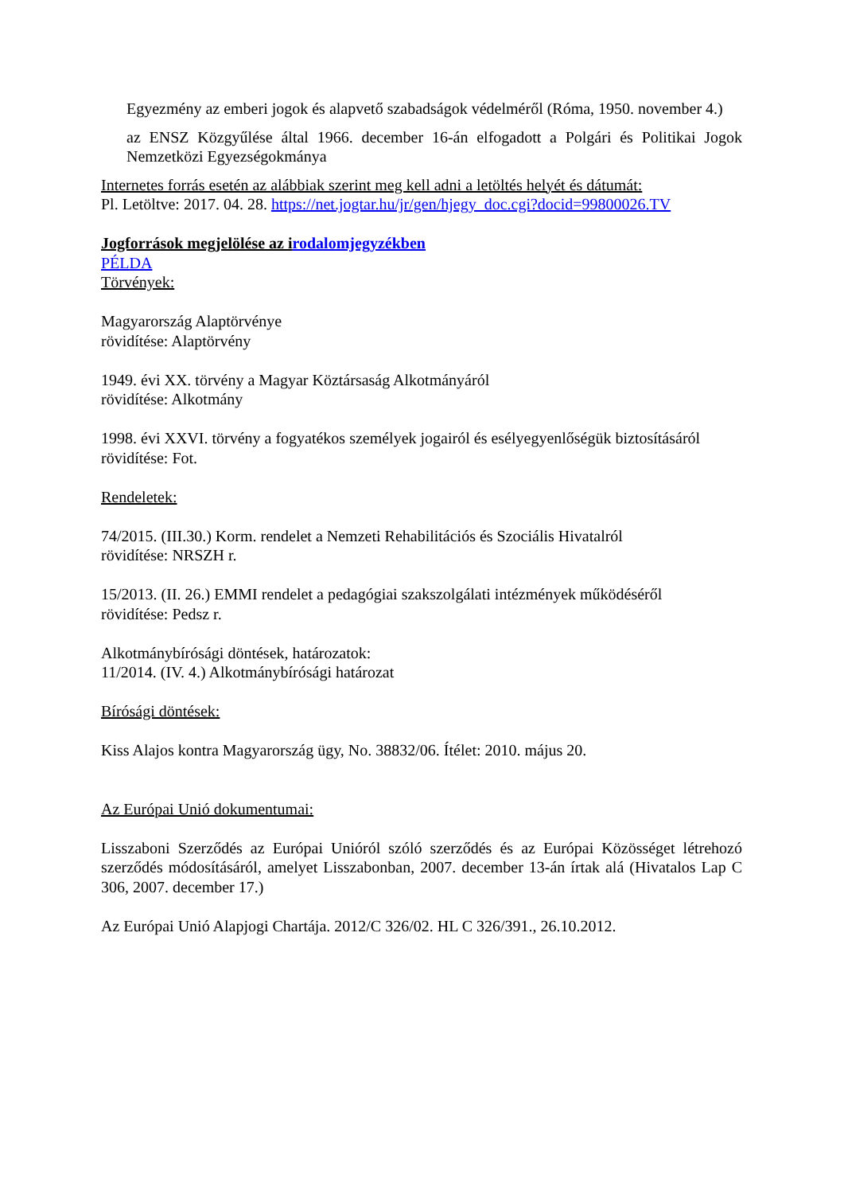Egyezmény az emberi jogok és alapvető szabadságok védelméről (Róma, 1950. november 4.)
az ENSZ Közgyűlése által 1966. december 16-án elfogadott a Polgári és Politikai Jogok Nemzetközi Egyezségokmánya
Internetes forrás esetén az alábbiak szerint meg kell adni a letöltés helyét és dátumát:
Pl. Letöltve: 2017. 04. 28. https://net.jogtar.hu/jr/gen/hjegy_doc.cgi?docid=99800026.TV
Jogforrások megjelölése az irodalomjegyzékben
PÉLDA
Törvények:
Magyarország Alaptörvénye
rövidítése: Alaptörvény
1949. évi XX. törvény a Magyar Köztársaság Alkotmányáról
rövidítése: Alkotmány
1998. évi XXVI. törvény a fogyatékos személyek jogairól és esélyegyenlőségük biztosításáról
rövidítése: Fot.
Rendeletek:
74/2015. (III.30.) Korm. rendelet a Nemzeti Rehabilitációs és Szociális Hivatalról
rövidítése: NRSZH r.
15/2013. (II. 26.) EMMI rendelet a pedagógiai szakszolgálati intézmények működéséről
rövidítése: Pedsz r.
Alkotmánybírósági döntések, határozatok:
11/2014. (IV. 4.) Alkotmánybírósági határozat
Bírósági döntések:
Kiss Alajos kontra Magyarország ügy, No. 38832/06. Ítélet: 2010. május 20.
Az Európai Unió dokumentumai:
Lisszaboni Szerződés az Európai Unióról szóló szerződés és az Európai Közösséget létrehozó szerződés módosításáról, amelyet Lisszabonban, 2007. december 13-án írtak alá (Hivatalos Lap C 306, 2007. december 17.)
Az Európai Unió Alapjogi Chartája. 2012/C 326/02. HL C 326/391., 26.10.2012.